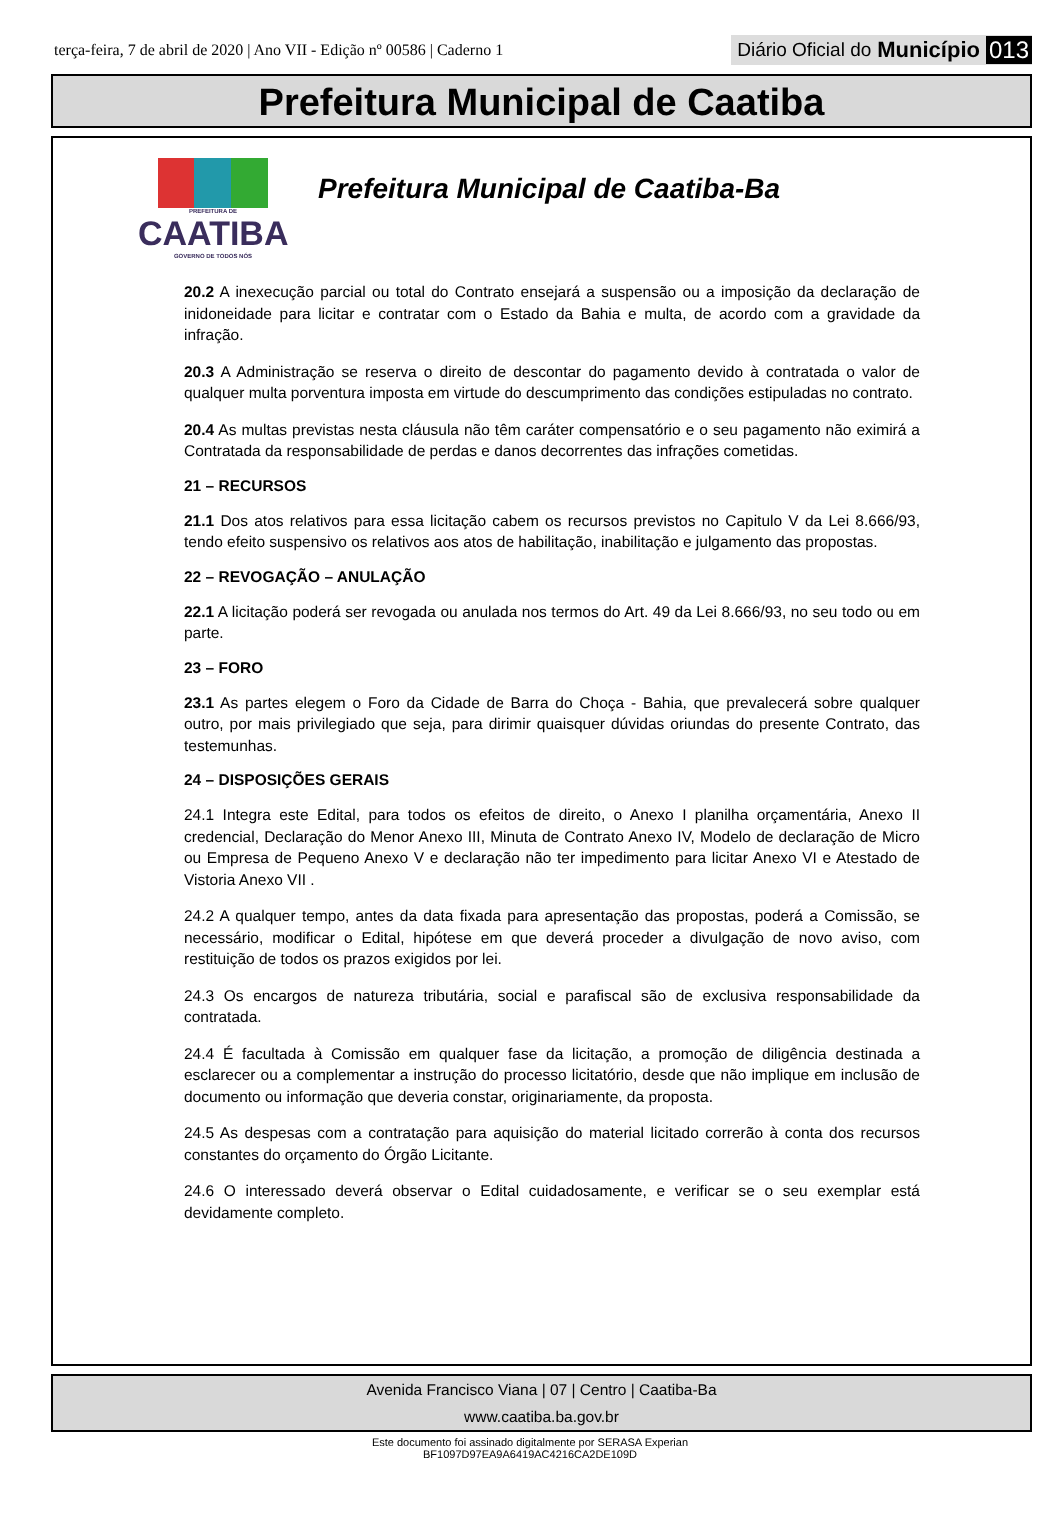terça-feira, 7 de abril de 2020 | Ano VII - Edição nº 00586 | Caderno 1
Diário Oficial do Município 013
Prefeitura Municipal de Caatiba
PREFEITURA DE
CAATIBA
GOVERNO DE TODOS NÓS
Prefeitura Municipal de Caatiba-Ba
20.2 A inexecução parcial ou total do Contrato ensejará a suspensão ou a imposição da declaração de inidoneidade para licitar e contratar com o Estado da Bahia e multa, de acordo com a gravidade da infração.
20.3 A Administração se reserva o direito de descontar do pagamento devido à contratada o valor de qualquer multa porventura imposta em virtude do descumprimento das condições estipuladas no contrato.
20.4 As multas previstas nesta cláusula não têm caráter compensatório e o seu pagamento não eximirá a Contratada da responsabilidade de perdas e danos decorrentes das infrações cometidas.
21 – RECURSOS
21.1 Dos atos relativos para essa licitação cabem os recursos previstos no Capitulo V da Lei 8.666/93, tendo efeito suspensivo os relativos aos atos de habilitação, inabilitação e julgamento das propostas.
22 – REVOGAÇÃO – ANULAÇÃO
22.1 A licitação poderá ser revogada ou anulada nos termos do Art. 49 da Lei 8.666/93, no seu todo ou em parte.
23 – FORO
23.1 As partes elegem o Foro da Cidade de Barra do Choça - Bahia, que prevalecerá sobre qualquer outro, por mais privilegiado que seja, para dirimir quaisquer dúvidas oriundas do presente Contrato, das testemunhas.
24 – DISPOSIÇÕES GERAIS
24.1 Integra este Edital, para todos os efeitos de direito, o Anexo I planilha orçamentária, Anexo II credencial, Declaração do Menor Anexo III, Minuta de Contrato Anexo IV, Modelo de declaração de Micro ou Empresa de Pequeno Anexo V e declaração não ter impedimento para licitar Anexo VI e Atestado de Vistoria Anexo VII .
24.2 A qualquer tempo, antes da data fixada para apresentação das propostas, poderá a Comissão, se necessário, modificar o Edital, hipótese em que deverá proceder a divulgação de novo aviso, com restituição de todos os prazos exigidos por lei.
24.3 Os encargos de natureza tributária, social e parafiscal são de exclusiva responsabilidade da contratada.
24.4 É facultada à Comissão em qualquer fase da licitação, a promoção de diligência destinada a esclarecer ou a complementar a instrução do processo licitatório, desde que não implique em inclusão de documento ou informação que deveria constar, originariamente, da proposta.
24.5 As despesas com a contratação para aquisição do material licitado correrão à conta dos recursos constantes do orçamento do Órgão Licitante.
24.6 O interessado deverá observar o Edital cuidadosamente, e verificar se o seu exemplar está devidamente completo.
Avenida Francisco Viana | 07 | Centro | Caatiba-Ba
www.caatiba.ba.gov.br
Este documento foi assinado digitalmente por SERASA Experian
BF1097D97EA9A6419AC4216CA2DE109D